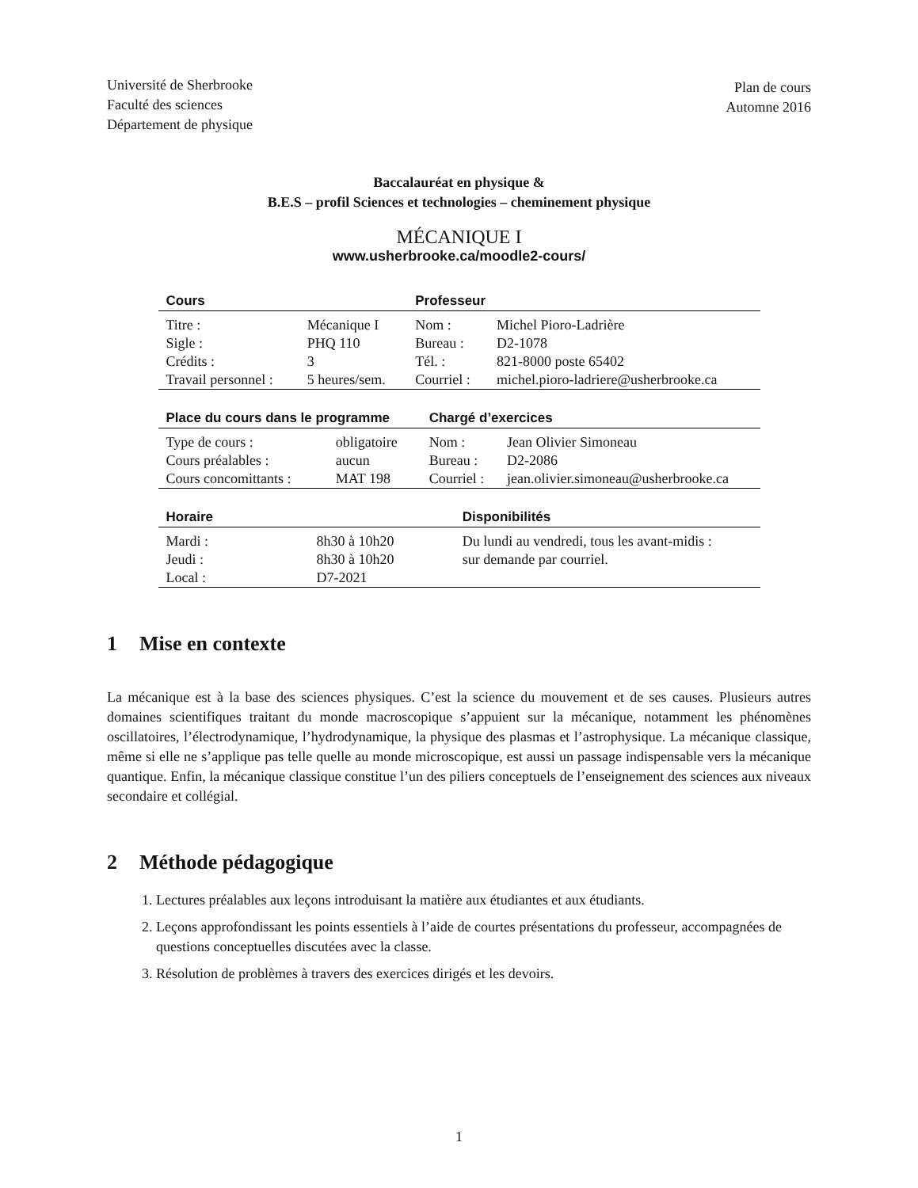Université de Sherbrooke
Faculté des sciences
Département de physique
Plan de cours
Automne 2016
Baccalauréat en physique &
B.E.S – profil Sciences et technologies – cheminement physique
MÉCANIQUE I
www.usherbrooke.ca/moodle2-cours/
| Cours | | Professeur | |
| --- | --- | --- | --- |
| Titre : | Mécanique I | Nom : | Michel Pioro-Ladrière |
| Sigle : | PHQ 110 | Bureau : | D2-1078 |
| Crédits : | 3 | Tél. : | 821-8000 poste 65402 |
| Travail personnel : | 5 heures/sem. | Courriel : | michel.pioro-ladriere@usherbrooke.ca |
| Place du cours dans le programme | | Chargé d’exercices | |
| --- | --- | --- | --- |
| Type de cours : | obligatoire | Nom : | Jean Olivier Simoneau |
| Cours préalables : | aucun | Bureau : | D2-2086 |
| Cours concomittants : | MAT 198 | Courriel : | jean.olivier.simoneau@usherbrooke.ca |
| Horaire | | Disponibilités |
| --- | --- | --- |
| Mardi : | 8h30 à 10h20 | Du lundi au vendredi, tous les avant-midis : |
| Jeudi : | 8h30 à 10h20 | sur demande par courriel. |
| Local : | D7-2021 | |
1 Mise en contexte
La mécanique est à la base des sciences physiques. C’est la science du mouvement et de ses causes. Plusieurs autres domaines scientifiques traitant du monde macroscopique s’appuient sur la mécanique, notamment les phénomènes oscillatoires, l’électrodynamique, l’hydrodynamique, la physique des plasmas et l’astrophysique. La mécanique classique, même si elle ne s’applique pas telle quelle au monde microscopique, est aussi un passage indispensable vers la mécanique quantique. Enfin, la mécanique classique constitue l’un des piliers conceptuels de l’enseignement des sciences aux niveaux secondaire et collégial.
2 Méthode pédagogique
1. Lectures préalables aux leçons introduisant la matière aux étudiantes et aux étudiants.
2. Leçons approfondissant les points essentiels à l’aide de courtes présentations du professeur, accompagnées de questions conceptuelles discutées avec la classe.
3. Résolution de problèmes à travers des exercices dirigés et les devoirs.
1